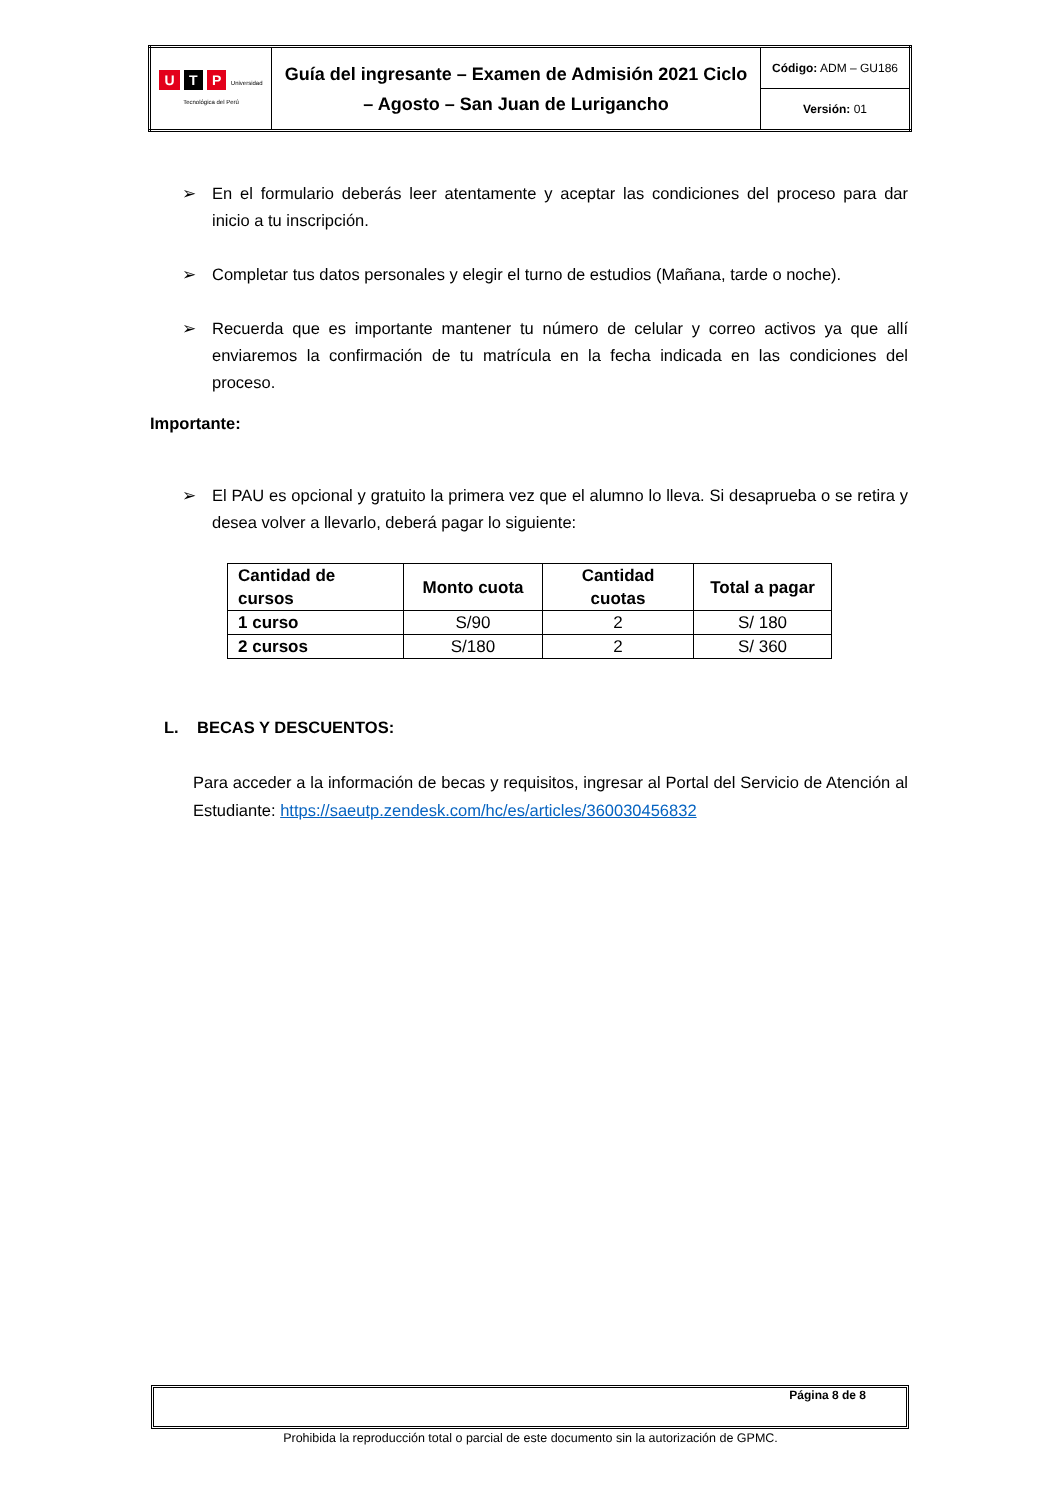| U T P Universidad Tecnológica del Perú | Guía del ingresante – Examen de Admisión 2021 Ciclo – Agosto – San Juan de Lurigancho | Código: ADM – GU186 |
| | | Versión: 01 |
➢ En el formulario deberás leer atentamente y aceptar las condiciones del proceso para dar inicio a tu inscripción.
➢ Completar tus datos personales y elegir el turno de estudios (Mañana, tarde o noche).
➢ Recuerda que es importante mantener tu número de celular y correo activos ya que allí enviaremos la confirmación de tu matrícula en la fecha indicada en las condiciones del proceso.
Importante:
➢ El PAU es opcional y gratuito la primera vez que el alumno lo lleva. Si desaprueba o se retira y desea volver a llevarlo, deberá pagar lo siguiente:
| Cantidad de cursos | Monto cuota | Cantidad cuotas | Total a pagar |
| --- | --- | --- | --- |
| 1 curso | S/90 | 2 | S/ 180 |
| 2 cursos | S/180 | 2 | S/ 360 |
L. BECAS Y DESCUENTOS:
Para acceder a la información de becas y requisitos, ingresar al Portal del Servicio de Atención al Estudiante: https://saeutp.zendesk.com/hc/es/articles/360030456832
Página 8 de 8
Prohibida la reproducción total o parcial de este documento sin la autorización de GPMC.